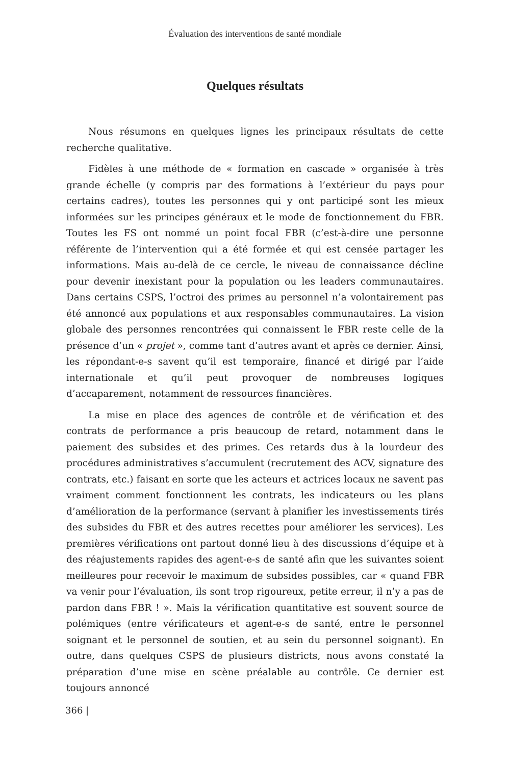Évaluation des interventions de santé mondiale
Quelques résultats
Nous résumons en quelques lignes les principaux résultats de cette recherche qualitative.
Fidèles à une méthode de « formation en cascade » organisée à très grande échelle (y compris par des formations à l’extérieur du pays pour certains cadres), toutes les personnes qui y ont participé sont les mieux informées sur les principes généraux et le mode de fonctionnement du FBR. Toutes les FS ont nommé un point focal FBR (c’est-à-dire une personne référente de l’intervention qui a été formée et qui est censée partager les informations. Mais au-delà de ce cercle, le niveau de connaissance décline pour devenir inexistant pour la population ou les leaders communautaires. Dans certains CSPS, l’octroi des primes au personnel n’a volontairement pas été annoncé aux populations et aux responsables communautaires. La vision globale des personnes rencontrées qui connaissent le FBR reste celle de la présence d’un « projet », comme tant d’autres avant et après ce dernier. Ainsi, les répondant-e-s savent qu’il est temporaire, financé et dirigé par l’aide internationale et qu’il peut provoquer de nombreuses logiques d’accaparement, notamment de ressources financières.
La mise en place des agences de contrôle et de vérification et des contrats de performance a pris beaucoup de retard, notamment dans le paiement des subsides et des primes. Ces retards dus à la lourdeur des procédures administratives s’accumulent (recrutement des ACV, signature des contrats, etc.) faisant en sorte que les acteurs et actrices locaux ne savent pas vraiment comment fonctionnent les contrats, les indicateurs ou les plans d’amélioration de la performance (servant à planifier les investissements tirés des subsides du FBR et des autres recettes pour améliorer les services). Les premières vérifications ont partout donné lieu à des discussions d’équipe et à des réajustements rapides des agent-e-s de santé afin que les suivantes soient meilleures pour recevoir le maximum de subsides possibles, car « quand FBR va venir pour l’évaluation, ils sont trop rigoureux, petite erreur, il n’y a pas de pardon dans FBR ! ». Mais la vérification quantitative est souvent source de polémiques (entre vérificateurs et agent-e-s de santé, entre le personnel soignant et le personnel de soutien, et au sein du personnel soignant). En outre, dans quelques CSPS de plusieurs districts, nous avons constaté la préparation d’une mise en scène préalable au contrôle. Ce dernier est toujours annoncé
366 |